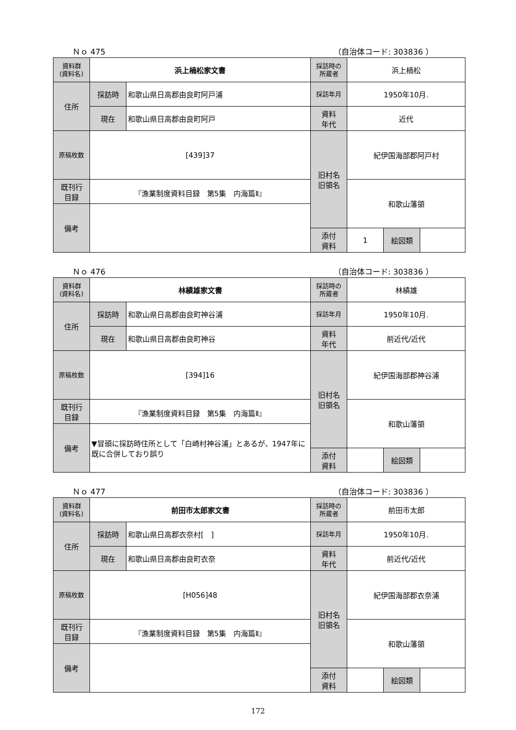Ｎｏ 475 （自治体コード: 303836 ）
| 資料群 (資料名) | 浜上楠松家文書 | | 採訪時の 所蔵者 | 浜上楠松 | | |
| 住所 | 採訪時 | 和歌山県日高郡由良町阿戸浦 | 採訪年月 | 1950年10月. | | |
| | 現在 | 和歌山県日高郡由良町阿戸 | 資料 年代 | 近代 | | |
| 原稿枚数 | [439]37 | | 旧村名 旧領名 | 紀伊国海部郡阿戸村 | | |
| 既刊行 目録 | 『漁業制度資料目録 第5集 内海篇Ⅱ』 | | | 和歌山藩領 | | |
| 備考 | | | | | | |
| | | | 添付 資料 | 1 | 絵図類 | |
Ｎｏ 476 （自治体コード: 303836 ）
| 資料群 (資料名) | 林績雄家文書 | | 採訪時の 所蔵者 | 林績雄 | | |
| 住所 | 採訪時 | 和歌山県日高郡由良町神谷浦 | 採訪年月 | 1950年10月. | | |
| | 現在 | 和歌山県日高郡由良町神谷 | 資料 年代 | 前近代/近代 | | |
| 原稿枚数 | [394]16 | | 旧村名 旧領名 | 紀伊国海部郡神谷浦 | | |
| 既刊行 目録 | 『漁業制度資料目録 第5集 内海篇Ⅱ』 | | | 和歌山藩領 | | |
| 備考 | ▼冒頭に採訪時住所として「白崎村神谷浦」とあるが、1947年に既に合併しており誤り | | | | | |
| | | | 添付 資料 | | 絵図類 | |
Ｎｏ 477 （自治体コード: 303836 ）
| 資料群 (資料名) | 前田市太郎家文書 | | 採訪時の 所蔵者 | 前田市太郎 | | |
| 住所 | 採訪時 | 和歌山県日高郡衣奈村[ ] | 採訪年月 | 1950年10月. | | |
| | 現在 | 和歌山県日高郡由良町衣奈 | 資料 年代 | 前近代/近代 | | |
| 原稿枚数 | [H056]48 | | 旧村名 旧領名 | 紀伊国海部郡衣奈浦 | | |
| 既刊行 目録 | 『漁業制度資料目録 第5集 内海篇Ⅱ』 | | | 和歌山藩領 | | |
| 備考 | | | | | | |
| | | | 添付 資料 | | 絵図類 | |
172